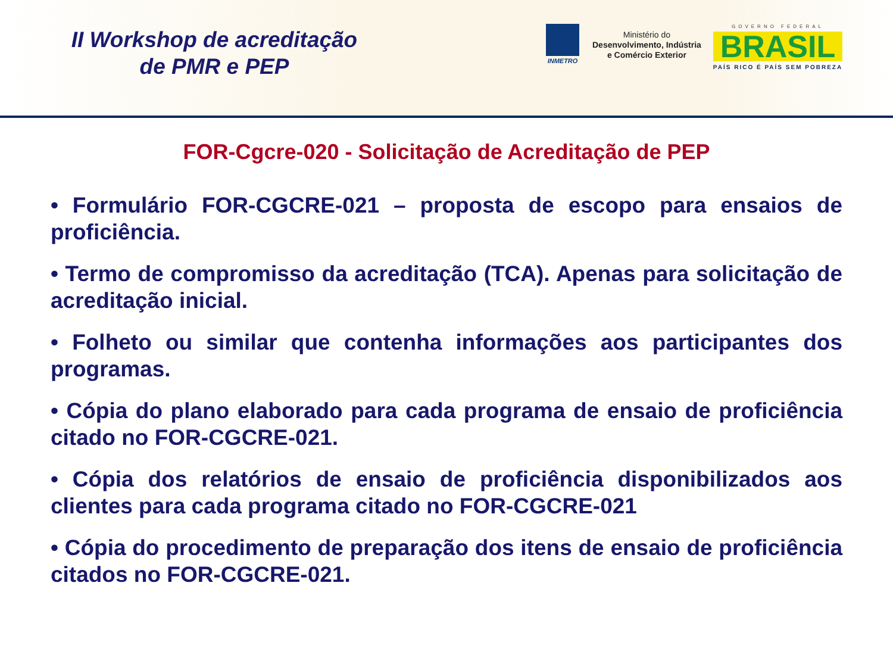II Workshop de acreditação
de PMR e PEP
INMETRO
Ministério do
Desenvolvimento, Indústria
e Comércio Exterior
GOVERNO FEDERAL
BRASIL
PAÍS RICO É PAÍS SEM POBREZA
FOR-Cgcre-020 - Solicitação de Acreditação de PEP
• Formulário FOR-CGCRE-021 – proposta de escopo para ensaios de proficiência.
• Termo de compromisso da acreditação (TCA). Apenas para solicitação de acreditação inicial.
• Folheto ou similar que contenha informações aos participantes dos programas.
• Cópia do plano elaborado para cada programa de ensaio de proficiência citado no FOR-CGCRE-021.
• Cópia dos relatórios de ensaio de proficiência disponibilizados aos clientes para cada programa citado no FOR-CGCRE-021
• Cópia do procedimento de preparação dos itens de ensaio de proficiência citados no FOR-CGCRE-021.